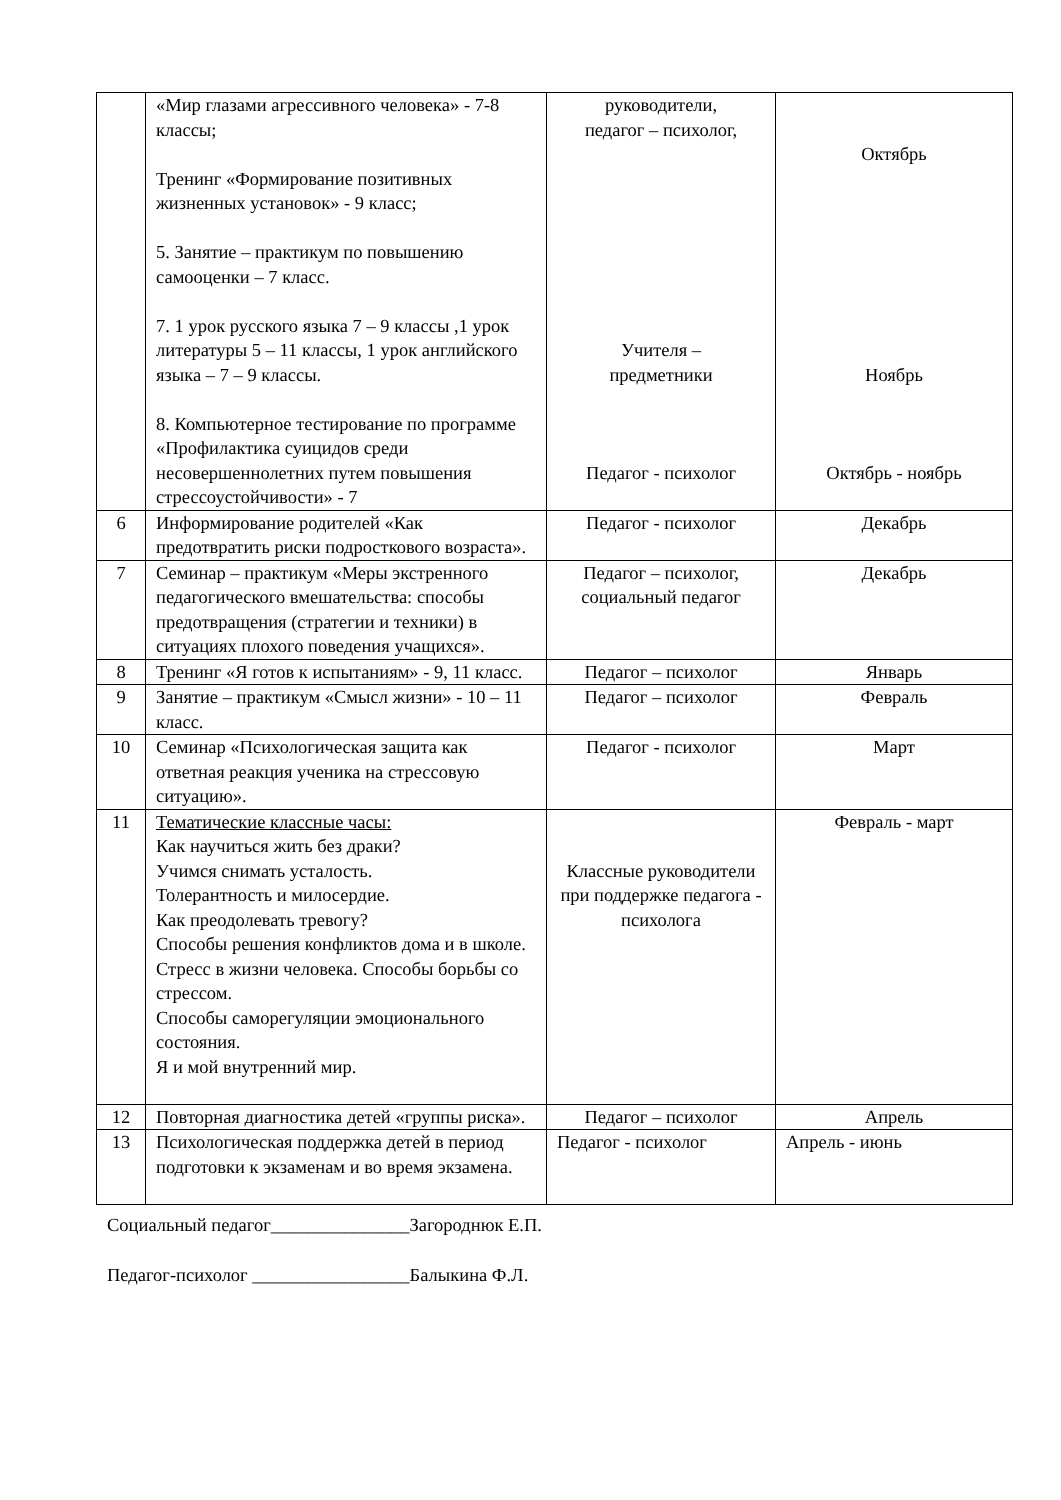| | «Мир глазами агрессивного человека» - 7-8 классы; Тренинг «Формирование позитивных жизненных установок» - 9 класс; 5. Занятие – практикум по повышению самооценки – 7 класс. 7. 1 урок русского языка 7 – 9 классы ,1 урок литературы 5 – 11 классы, 1 урок английского языка – 7 – 9 классы. 8. Компьютерное тестирование по программе «Профилактика суицидов среди несовершеннолетних путем повышения стрессоустойчивости» - 7 | руководители, педагог – психолог, Учителя – предметники Педагог - психолог | Октябрь Ноябрь Октябрь - ноябрь |
| 6 | Информирование родителей «Как предотвратить риски подросткового возраста». | Педагог - психолог | Декабрь |
| 7 | Семинар – практикум «Меры экстренного педагогического вмешательства: способы предотвращения (стратегии и техники) в ситуациях плохого поведения учащихся». | Педагог – психолог, социальный педагог | Декабрь |
| 8 | Тренинг «Я готов к испытаниям» - 9, 11 класс. | Педагог – психолог | Январь |
| 9 | Занятие – практикум «Смысл жизни» - 10 – 11 класс. | Педагог – психолог | Февраль |
| 10 | Семинар «Психологическая защита как ответная реакция ученика на стрессовую ситуацию». | Педагог - психолог | Март |
| 11 | Тематические классные часы: Как научиться жить без драки? Учимся снимать усталость. Толерантность и милосердие. Как преодолевать тревогу? Способы решения конфликтов дома и в школе. Стресс в жизни человека. Способы борьбы со стрессом. Способы саморегуляции эмоционального состояния. Я и мой внутренний мир. | Классные руководители при поддержке педагога - психолога | Февраль - март |
| 12 | Повторная диагностика детей «группы риска». | Педагог – психолог | Апрель |
| 13 | Психологическая поддержка детей в период подготовки к экзаменам и во время экзамена. | Педагог - психолог | Апрель - июнь |
Социальный педагог_______________Загороднюк Е.П.
Педагог-психолог _________________Балыкина Ф.Л.